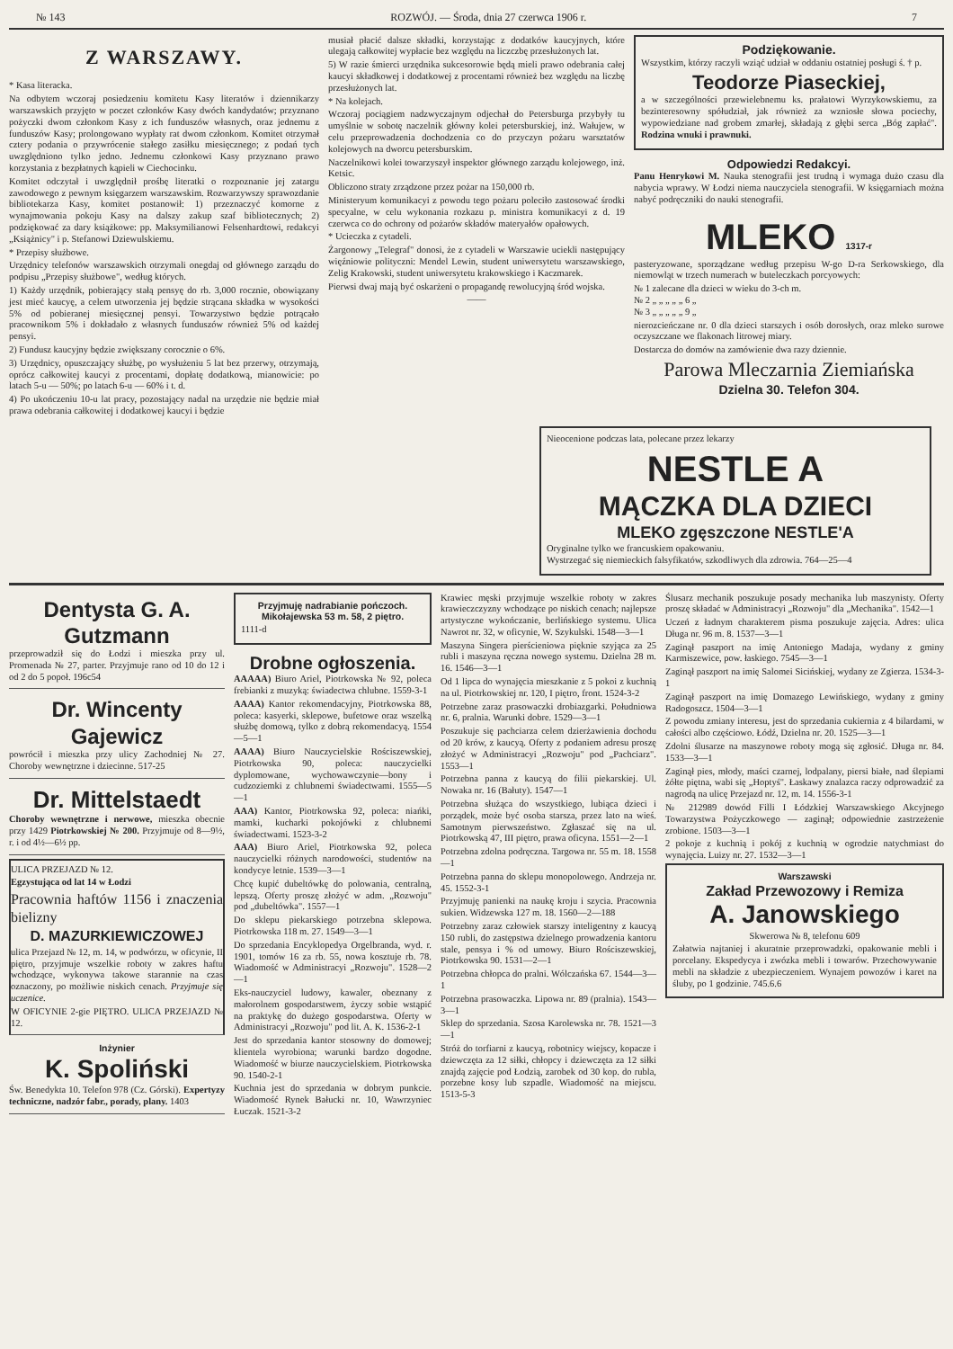№ 143 ROZWÓJ. — Środa, dnia 27 czerwca 1906 r. 7
Z WARSZAWY.
* Kasa literacka.
Na odbytem wczoraj posiedzeniu komitetu Kasy literatów i dziennikarzy warszawskich przyjęto w poczet członków Kasy dwóch kandydatów; przyznano pożyczki dwom członkom Kasy z ich funduszów własnych, oraz jednemu z funduszów Kasy; prolongowano wypłaty rat dwom członkom. Komitet otrzymał cztery podania o przywrócenie stałego zasiłku miesięcznego; z podań tych uwzględniono tylko jedno. Jednemu członkowi Kasy przyznano prawo korzystania z bezpłatnych kąpieli w Ciechocinku.
Komitet odczytał i uwzględnił prośbę literatki o rozpoznanie jej zatargu zawodowego z pewnym księgarzem warszawskim. Rozwarzywszy sprawozdanie bibliotekarza Kasy, komitet postanowił: 1) przeznaczyć komorne z wynajmowania pokoju Kasy na dalszy zakup szaf bibliotecznych; 2) podziękować za dary książkowe: pp. Maksymilianowi Felsenhardtowi, redakcyi „Książnicy" i p. Stefanowi Dziewulskiemu.
* Przepisy służbowe.
Urzędnicy telefonów warszawskich otrzymali onegdaj od głównego zarządu do podpisu „Przepisy służbowe", według których.
1) Każdy urzędnik, pobierający stałą pensyę do rb. 3,000 rocznie, obowiązany jest mieć kaucyę, a celem utworzenia jej będzie strącana składka w wysokości 5% od pobieranej miesięcznej pensyi. Towarzystwo będzie potrącało pracownikom 5% i dokładało z własnych funduszów również 5% od każdej pensyi.
2) Fundusz kaucyjny będzie zwiększany corocznie o 6%.
3) Urzędnicy, opuszczający służbę, po wysłużeniu 5 lat bez przerwy, otrzymają, oprócz całkowitej kaucyi z procentami, dopłatę dodatkową, mianowicie: po latach 5-u — 50%; po latach 6-u — 60% i t. d.
4) Po ukończeniu 10-u lat pracy, pozostający nadal na urzędzie nie będzie miał prawa odebrania całkowitej i dodatkowej kaucyi i będzie
musiał płacić dalsze składki, korzystając z dodatków kaucyjnych, które ulegają całkowitej wypłacie bez względu na liczczbę przesłużonych lat.
5) W razie śmierci urzędnika sukcesorowie będą mieli prawo odebrania całej kaucyi składkowej i dodatkowej z procentami również bez względu na liczbę przesłużonych lat.
* Na kolejach.
Wczoraj pociągiem nadzwyczajnym odjechał do Petersburga przybyły tu umyślnie w sobotę naczelnik główny kolei petersburskiej, inż. Wałujew, w celu przeprowadzenia dochodzenia co do przyczyn pożaru warsztatów kolejowych na dworcu petersburskim.
Naczelnikowi kolei towarzyszył inspektor głównego zarządu kolejowego, inż. Ketsic.
Obliczono straty zrządzone przez pożar na 150,000 rb.
Ministeryum komunikacyi z powodu tego pożaru poleciło zastosować środki specyalne, w celu wykonania rozkazu p. ministra komunikacyi z d. 19 czerwca co do ochrony od pożarów składów materyałów opałowych.
* Ucieczka z cytadeli.
Żargonowy „Telegraf" donosi, że z cytadeli w Warszawie uciekli następujący więźniowie polityczni: Mendel Lewin, student uniwersytetu warszawskiego, Zelig Krakowski, student uniwersytetu krakowskiego i Kaczmarek.
Pierwsi dwaj mają być oskarżeni o propagandę rewolucyjną śród wojska.
——
Podziękowanie.
Wszystkim, którzy raczyli wziąć udział w oddaniu ostatniej posługi ś. † p.
Teodorze Piaseckiej,
a w szczególności przewielebnemu ks. prałatowi Wyrzykowskiemu, za bezinteresowny spółudział, jak również za wzniosłe słowa pociechy, wypowiedziane nad grobem zmarłej, składają z głębi serca „Bóg zapłać". Rodzina wnuki i prawnuki.
Odpowiedzi Redakcyi.
Panu Henrykowi M. Nauka stenografii jest trudną i wymaga dużo czasu dla nabycia wprawy. W Łodzi niema nauczyciela stenografii. W księgarniach można nabyć podręczniki do nauki stenografii.
MLEKO 1317-r
pasteryzowane, sporządzane według przepisu W-go D-ra Serkowskiego, dla niemowląt w trzech numerach w buteleczkach porcyowych:
№ 1 zalecane dla dzieci w wieku do 3-ch m.
№ 2 „ „ „ „ „ 6 „
№ 3 „ „ „ „ „ 9 „
nierozcieńczane nr. 0 dla dzieci starszych i osób dorosłych, oraz mleko surowe oczyszczane we flakonach litrowej miary.
Dostarcza do domów na zamówienie dwa razy dziennie.
Parowa Mleczarnia Ziemiańska
Dzielna 30. Telefon 304.
Nieocenione podczas lata, polecane przez lekarzy
NESTLE A
MĄCZKA DLA DZIECI
MLEKO zgęszczone NESTLE'A
Oryginalne tylko we francuskiem opakowaniu.
Wystrzegać się niemieckich falsyfikatów, szkodliwych dla zdrowia. 764—25—4
Dentysta G. A. Gutzmann
przeprowadził się do Łodzi i mieszka przy ul. Promenada № 27, parter. Przyjmuje rano od 10 do 12 i od 2 do 5 popoł. 196c54
Dr. Wincenty Gajewicz
powrócił i mieszka przy ulicy Zachodniej № 27. Choroby wewnętrzne i dziecinne. 517-25
Dr. Mittelstaedt
Choroby wewnętrzne i nerwowe, mieszka obecnie przy 1429 Piotrkowskiej № 200. Przyjmuje od 8—9½, r. i od 4½—6½ pp.
ULICA PRZEJAZD № 12.
Egzystująca od lat 14 w Łodzi
Pracownia haftów 1156 i znaczenia bielizny
D. MAZURKIEWICZOWEJ
ulica Przejazd № 12, m. 14, w podwórzu, w oficynie, II piętro, przyjmuje wszelkie roboty w zakres haftu wchodzące, wykonywa takowe starannie na czas oznaczony, po możliwie niskich cenach. Przyjmuje się uczenice.
W OFICYNIE 2-gie PIĘTRO. ULICA PRZEJAZD № 12.
Inżynier
K. Spoliński
Św. Benedykta 10. Telefon 978 (Cz. Górski). Expertyzy techniczne, nadzór fabr., porady, plany. 1403
Przyjmuję nadrabianie pończoch. Mikołajewska 53 m. 58, 2 piętro.
1111-d
Drobne ogłoszenia.
AAAAA) Biuro Ariel, Piotrkowska № 92, poleca frebianki z muzyką: świadectwa chlubne. 1559-3-1
AAAA) Kantor rekomendacyjny, Piotrkowska 88, poleca: kasyerki, sklepowe, bufetowe oraz wszelką służbę domową, tylko z dobrą rekomendacyą. 1554—5—1
AAAA) Biuro Nauczycielskie Rościszewskiej, Piotrkowska 90, poleca: nauczycielki dyplomowane, wychowawczynie—bony i cudzoziemki z chlubnemi świadectwami. 1555—5—1
AAA) Kantor, Piotrkowska 92, poleca: niańki, mamki, kucharki pokojówki z chlubnemi świadectwami. 1523-3-2
AAA) Biuro Ariel, Piotrkowska 92, poleca nauczycielki różnych narodowości, studentów na kondycye letnie. 1539—3—1
Chcę kupić dubeltówkę do polowania, centralną, lepszą. Oferty proszę złożyć w adm. „Rozwoju" pod „dubeltówka". 1557—1
Do sklepu piekarskiego potrzebna sklepowa. Piotrkowska 118 m. 27. 1549—3—1
Do sprzedania Encyklopedya Orgelbranda, wyd. r. 1901, tomów 16 za rb. 55, nowa kosztuje rb. 78. Wiadomość w Administracyi „Rozwoju". 1528—2—1
Eks-nauczyciel ludowy, kawaler, obeznany z małorolnem gospodarstwem, życzy sobie wstąpić na praktykę do dużego gospodarstwa. Oferty w Administracyi „Rozwoju" pod lit. A. K. 1536-2-1
Jest do sprzedania kantor stosowny do domowej; klientela wyrobiona; warunki bardzo dogodne. Wiadomość w biurze nauczycielskiem. Piotrkowska 90. 1540-2-1
Kuchnia jest do sprzedania w dobrym punkcie. Wiadomość Rynek Bałucki nr. 10, Wawrzyniec Łuczak. 1521-3-2
Krawiec męski przyjmuje wszelkie roboty w zakres krawieczczyzny wchodzące po niskich cenach; najlepsze artystyczne wykończanie, berlińskiego systemu. Ulica Nawrot nr. 32, w oficynie, W. Szykulski. 1548—3—1
Maszyna Singera pierścieniowa pięknie szyjąca za 25 rubli i maszyna ręczna nowego systemu. Dzielna 28 m. 16. 1546—3—1
Od 1 lipca do wynajęcia mieszkanie z 5 pokoi z kuchnią na ul. Piotrkowskiej nr. 120, I piętro, front. 1524-3-2
Potrzebne zaraz prasowaczki drobiazgarki. Południowa nr. 6, pralnia. Warunki dobre. 1529—3—1
Poszukuje się pachciarza celem dzierżawienia dochodu od 20 krów, z kaucyą. Oferty z podaniem adresu proszę złożyć w Administracyi „Rozwoju" pod „Pachciarz". 1553—1
Potrzebna panna z kaucyą do filii piekarskiej. Ul. Nowaka nr. 16 (Bałuty). 1547—1
Potrzebna służąca do wszystkiego, lubiąca dzieci i porządek, może być osoba starsza, przez lato na wieś. Samotnym pierwszeństwo. Zgłaszać się na ul. Piotrkowską 47, III piętro, prawa oficyna. 1551—2—1
Potrzebna zdolna podręczna. Targowa nr. 55 m. 18. 1558—1
Potrzebna panna do sklepu monopolowego. Andrzeja nr. 45. 1552-3-1
Przyjmuję panienki na naukę kroju i szycia. Pracownia sukien. Widzewska 127 m. 18. 1560—2—188
Potrzebny zaraz człowiek starszy inteligentny z kaucyą 150 rubli, do zastępstwa dzielnego prowadzenia kantoru stale, pensya i % od umowy. Biuro Rościszewskiej, Piotrkowska 90. 1531—2—1
Potrzebna chłopca do pralni. Wólczańska 67. 1544—3—1
Potrzebna prasowaczka. Lipowa nr. 89 (pralnia). 1543—3—1
Sklep do sprzedania. Szosa Karolewska nr. 78. 1521—3—1
Stróż do torfiarni z kaucyą, robotnicy wiejscy, kopacze i dziewczęta za 12 siłki, chłopcy i dziewczęta za 12 siłki znajdą zajęcie pod Łodzią, zarobek od 30 kop. do rubla, porzebne kosy lub szpadle. Wiadomość na miejscu. 1513-5-3
Ślusarz mechanik poszukuje posady mechanika lub maszynisty. Oferty proszę składać w Administracyi „Rozwoju" dla „Mechanika". 1542—1
Uczeń z ładnym charakterem pisma poszukuje zajęcia. Adres: ulica Długa nr. 96 m. 8. 1537—3—1
Zaginął paszport na imię Antoniego Madaja, wydany z gminy Karmiszewice, pow. łaskiego. 7545—3—1
Zaginął paszport na imię Salomei Sicińskiej, wydany ze Zgierza. 1534-3-1
Zaginął paszport na imię Domazego Lewińskiego, wydany z gminy Radogoszcz. 1504—3—1
Z powodu zmiany interesu, jest do sprzedania cukiernia z 4 bilardami, w całości albo częściowo. Łódź, Dzielna nr. 20. 1525—3—1
Zdolni ślusarze na maszynowe roboty mogą się zgłosić. Długa nr. 84. 1533—3—1
Zaginął pies, młody, maści czarnej, lodpalany, piersi białe, nad ślepiami żółte piętna, wabi się „Hoptyś". Łaskawy znalazca raczy odprowadzić za nagrodą na ulicę Przejazd nr. 12, m. 14. 1556-3-1
№ 212989 dowód Filli I Łódzkiej Warszawskiego Akcyjnego Towarzystwa Pożyczkowego — zaginął; odpowiednie zastrzeżenie zrobione. 1503—3—1
2 pokoje z kuchnią i pokój z kuchnią w ogrodzie natychmiast do wynajęcia. Luizy nr. 27. 1532—3—1
Warszawski
Zakład Przewozowy i Remiza
A. Janowskiego
Skwerowa № 8, telefonu 609
Załatwia najtaniej i akuratnie przeprowadzki, opakowanie mebli i porcelany. Ekspedycya i zwózka mebli i towarów. Przechowywanie mebli na składzie z ubezpieczeniem. Wynajem powozów i karet na śluby, po 1 godzinie. 745.6.6